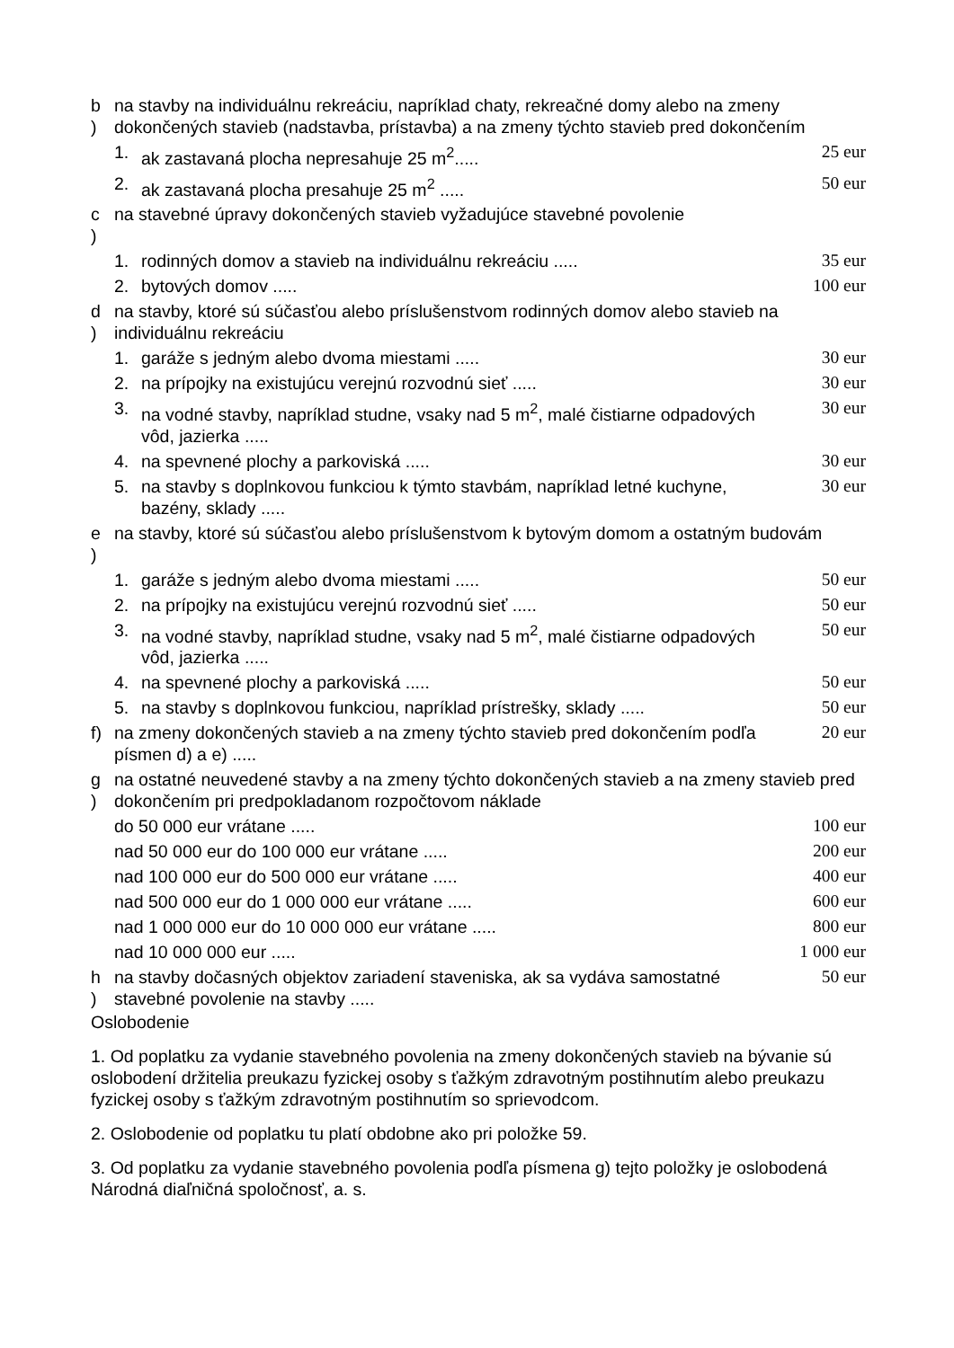| b ) | na stavby na individuálnu rekreáciu, napríklad chaty, rekreačné domy alebo na zmeny dokončených stavieb (nadstavba, prístavba) a na zmeny týchto stavieb pred dokončením | | |
| | 1. | ak zastavaná plocha nepresahuje 25 m<sup>2</sup>..... | 25 eur |
| | 2. | ak zastavaná plocha presahuje 25 m<sup>2</sup> ..... | 50 eur |
| c ) | na stavebné úpravy dokončených stavieb vyžadujúce stavebné povolenie | | |
| | 1. | rodinných domov a stavieb na individuálnu rekreáciu ..... | 35 eur |
| | 2. | bytových domov ..... | 100 eur |
| d ) | na stavby, ktoré sú súčasťou alebo príslušenstvom rodinných domov alebo stavieb na individuálnu rekreáciu | | |
| | 1. | garáže s jedným alebo dvoma miestami ..... | 30 eur |
| | 2. | na prípojky na existujúcu verejnú rozvodnú sieť ..... | 30 eur |
| | 3. | na vodné stavby, napríklad studne, vsaky nad 5 m<sup>2</sup>, malé čistiarne odpadových vôd, jazierka ..... | 30 eur |
| | 4. | na spevnené plochy a parkoviská ..... | 30 eur |
| | 5. | na stavby s doplnkovou funkciou k týmto stavbám, napríklad letné kuchyne, bazény, sklady ..... | 30 eur |
| e ) | na stavby, ktoré sú súčasťou alebo príslušenstvom k bytovým domom a ostatným budovám | | |
| | 1. | garáže s jedným alebo dvoma miestami ..... | 50 eur |
| | 2. | na prípojky na existujúcu verejnú rozvodnú sieť ..... | 50 eur |
| | 3. | na vodné stavby, napríklad studne, vsaky nad 5 m<sup>2</sup>, malé čistiarne odpadových vôd, jazierka ..... | 50 eur |
| | 4. | na spevnené plochy a parkoviská ..... | 50 eur |
| | 5. | na stavby s doplnkovou funkciou, napríklad prístrešky, sklady ..... | 50 eur |
| f) | na zmeny dokončených stavieb a na zmeny týchto stavieb pred dokončením podľa písmen d) a e) ..... | | 20 eur |
| g ) | na ostatné neuvedené stavby a na zmeny týchto dokončených stavieb a na zmeny stavieb pred dokončením pri predpokladanom rozpočtovom náklade | | |
| | do 50 000 eur vrátane ..... | | 100 eur |
| | nad 50 000 eur do 100 000 eur vrátane ..... | | 200 eur |
| | nad 100 000 eur do 500 000 eur vrátane ..... | | 400 eur |
| | nad 500 000 eur do 1 000 000 eur vrátane ..... | | 600 eur |
| | nad 1 000 000 eur do 10 000 000 eur vrátane ..... | | 800 eur |
| | nad 10 000 000 eur ..... | | 1 000 eur |
| h ) | na stavby dočasných objektov zariadení staveniska, ak sa vydáva samostatné stavebné povolenie na stavby ..... | | 50 eur |
Oslobodenie
1. Od poplatku za vydanie stavebného povolenia na zmeny dokončených stavieb na bývanie sú oslobodení držitelia preukazu fyzickej osoby s ťažkým zdravotným postihnutím alebo preukazu fyzickej osoby s ťažkým zdravotným postihnutím so sprievodcom.
2. Oslobodenie od poplatku tu platí obdobne ako pri položke 59.
3. Od poplatku za vydanie stavebného povolenia podľa písmena g) tejto položky je oslobodená Národná diaľničná spoločnosť, a. s.